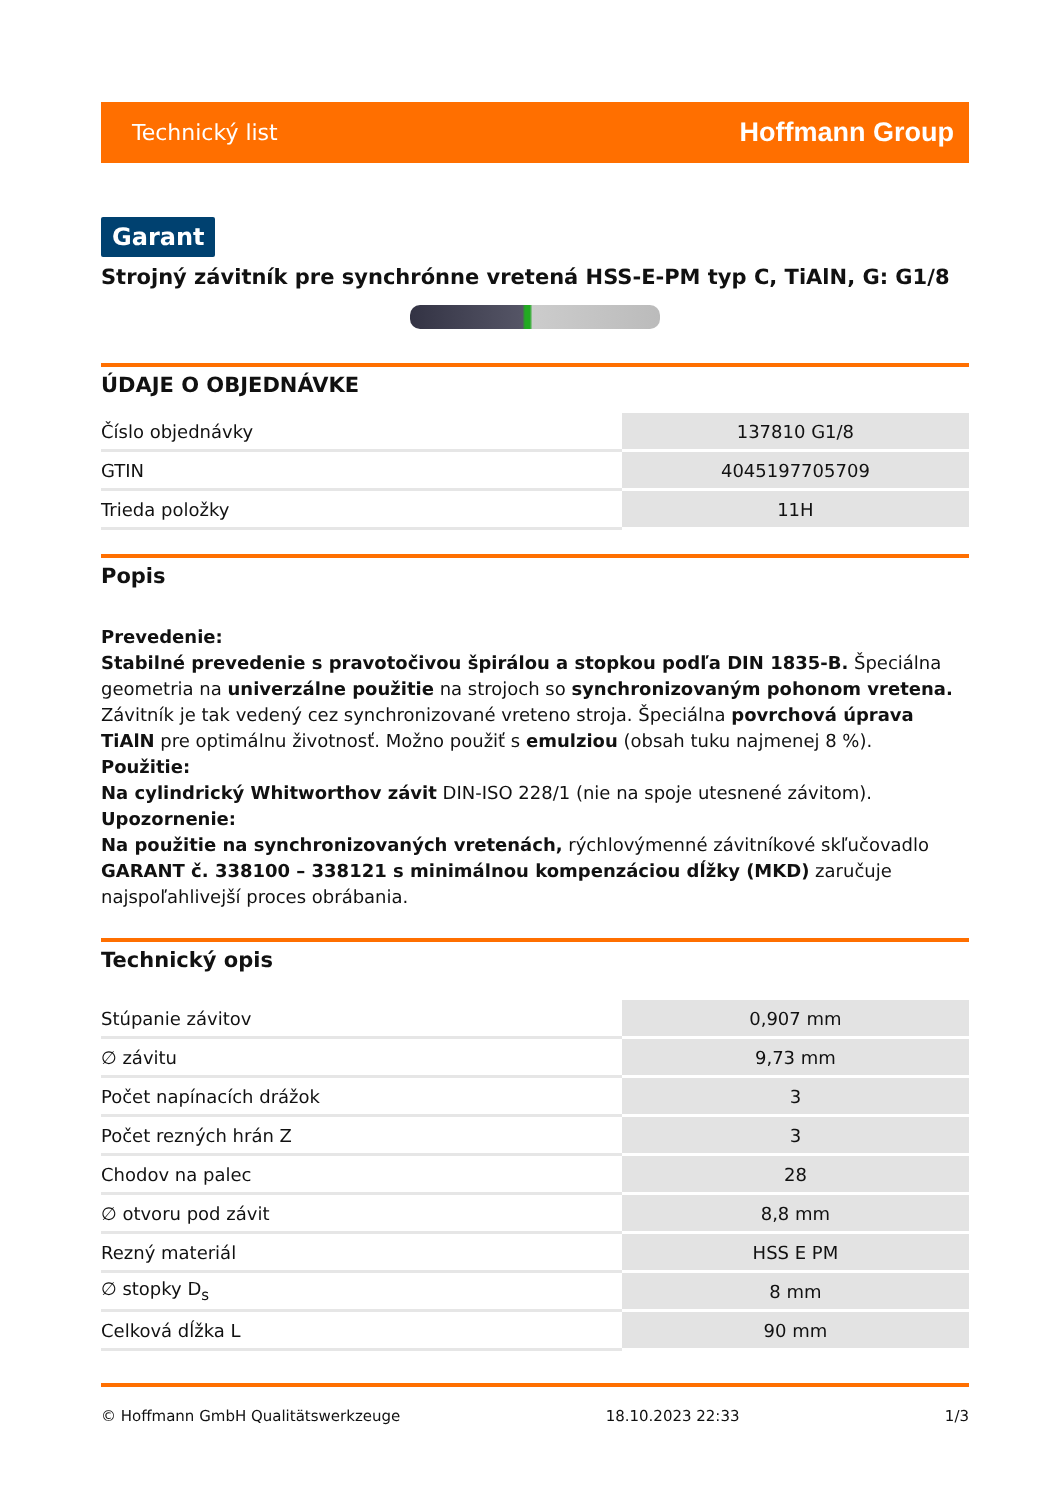Technický list Hoffmann Group
Garant
Strojný závitník pre synchrónne vretená HSS-E-PM typ C, TiAlN, G: G1/8
ÚDAJE O OBJEDNÁVKE
| Číslo objednávky | 137810 G1/8 |
| GTIN | 4045197705709 |
| Trieda položky | 11H |
Popis
Prevedenie:
Stabilné prevedenie s pravotočivou špirálou a stopkou podľa DIN 1835-B. Špeciálna geometria na univerzálne použitie na strojoch so synchronizovaným pohonom vretena. Závitník je tak vedený cez synchronizované vreteno stroja. Špeciálna povrchová úprava TiAlN pre optimálnu životnosť. Možno použiť s emulziou (obsah tuku najmenej 8 %).
Použitie:
Na cylindrický Whitworthov závit DIN-ISO 228/1 (nie na spoje utesnené závitom).
Upozornenie:
Na použitie na synchronizovaných vretenách, rýchlovýmenné závitníkové skľučovadlo GARANT č. 338100 – 338121 s minimálnou kompenzáciou dĺžky (MKD) zaručuje najspoľahlivejší proces obrábania.
Technický opis
| Stúpanie závitov | 0,907 mm |
| ∅ závitu | 9,73 mm |
| Počet napínacích drážok | 3 |
| Počet rezných hrán Z | 3 |
| Chodov na palec | 28 |
| ∅ otvoru pod závit | 8,8 mm |
| Rezný materiál | HSS E PM |
| ∅ stopky D<sub>s</sub> | 8 mm |
| Celková dĺžka L | 90 mm |
© Hoffmann GmbH Qualitätswerkzeuge 18.10.2023 22:33 1/3